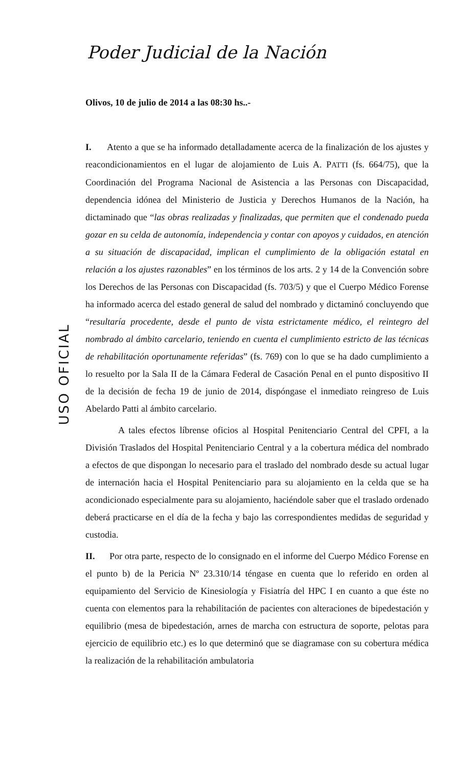Poder Judicial de la Nación
Olivos, 10 de julio de 2014 a las 08:30 hs..-
USO OFICIAL
I. Atento a que se ha informado detalladamente acerca de la finalización de los ajustes y reacondicionamientos en el lugar de alojamiento de Luis A. PATTI (fs. 664/75), que la Coordinación del Programa Nacional de Asistencia a las Personas con Discapacidad, dependencia idónea del Ministerio de Justicia y Derechos Humanos de la Nación, ha dictaminado que “las obras realizadas y finalizadas, que permiten que el condenado pueda gozar en su celda de autonomía, independencia y contar con apoyos y cuidados, en atención a su situación de discapacidad, implican el cumplimiento de la obligación estatal en relación a los ajustes razonables” en los términos de los arts. 2 y 14 de la Convención sobre los Derechos de las Personas con Discapacidad (fs. 703/5) y que el Cuerpo Médico Forense ha informado acerca del estado general de salud del nombrado y dictaminó concluyendo que “resultaría procedente, desde el punto de vista estrictamente médico, el reintegro del nombrado al ámbito carcelario, teniendo en cuenta el cumplimiento estricto de las técnicas de rehabilitación oportunamente referidas” (fs. 769) con lo que se ha dado cumplimiento a lo resuelto por la Sala II de la Cámara Federal de Casación Penal en el punto dispositivo II de la decisión de fecha 19 de junio de 2014, dispóngase el inmediato reingreso de Luis Abelardo Patti al ámbito carcelario.
A tales efectos líbrense oficios al Hospital Penitenciario Central del CPFI, a la División Traslados del Hospital Penitenciario Central y a la cobertura médica del nombrado a efectos de que dispongan lo necesario para el traslado del nombrado desde su actual lugar de internación hacia el Hospital Penitenciario para su alojamiento en la celda que se ha acondicionado especialmente para su alojamiento, haciéndole saber que el traslado ordenado deberá practicarse en el día de la fecha y bajo las correspondientes medidas de seguridad y custodia.
II. Por otra parte, respecto de lo consignado en el informe del Cuerpo Médico Forense en el punto b) de la Pericia Nº 23.310/14 téngase en cuenta que lo referido en orden al equipamiento del Servicio de Kinesiología y Fisiatría del HPC I en cuanto a que éste no cuenta con elementos para la rehabilitación de pacientes con alteraciones de bipedestación y equilibrio (mesa de bipedestación, arnes de marcha con estructura de soporte, pelotas para ejercicio de equilibrio etc.) es lo que determinó que se diagramase con su cobertura médica la realización de la rehabilitación ambulatoria